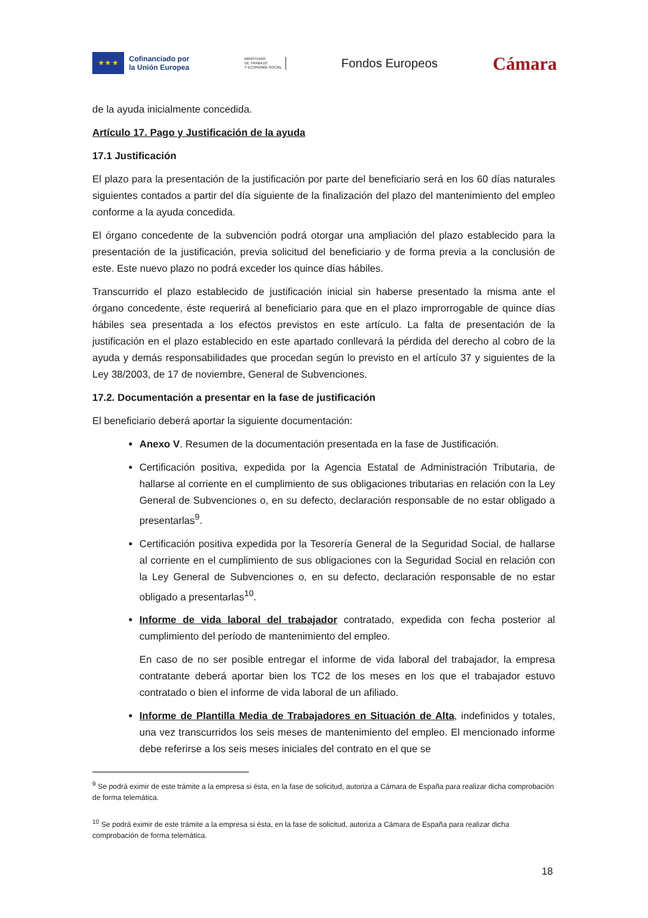★ ★ ★
Cofinanciado por
la Unión Europea
MINISTERIO
DE TRABAJO
Y ECONOMÍA SOCIAL
Fondos Europeos
Cámara
de la ayuda inicialmente concedida.
Artículo 17. Pago y Justificación de la ayuda
17.1 Justificación
El plazo para la presentación de la justificación por parte del beneficiario será en los 60 días naturales siguientes contados a partir del día siguiente de la finalización del plazo del mantenimiento del empleo conforme a la ayuda concedida.
El órgano concedente de la subvención podrá otorgar una ampliación del plazo establecido para la presentación de la justificación, previa solicitud del beneficiario y de forma previa a la conclusión de este. Este nuevo plazo no podrá exceder los quince días hábiles.
Transcurrido el plazo establecido de justificación inicial sin haberse presentado la misma ante el órgano concedente, éste requerirá al beneficiario para que en el plazo improrrogable de quince días hábiles sea presentada a los efectos previstos en este artículo. La falta de presentación de la justificación en el plazo establecido en este apartado conllevará la pérdida del derecho al cobro de la ayuda y demás responsabilidades que procedan según lo previsto en el artículo 37 y siguientes de la Ley 38/2003, de 17 de noviembre, General de Subvenciones.
17.2. Documentación a presentar en la fase de justificación
El beneficiario deberá aportar la siguiente documentación:
Anexo V. Resumen de la documentación presentada en la fase de Justificación.
Certificación positiva, expedida por la Agencia Estatal de Administración Tributaria, de hallarse al corriente en el cumplimiento de sus obligaciones tributarias en relación con la Ley General de Subvenciones o, en su defecto, declaración responsable de no estar obligado a presentarlas<sup>9</sup>.
Certificación positiva expedida por la Tesorería General de la Seguridad Social, de hallarse al corriente en el cumplimiento de sus obligaciones con la Seguridad Social en relación con la Ley General de Subvenciones o, en su defecto, declaración responsable de no estar obligado a presentarlas<sup>10</sup>.
Informe de vida laboral del trabajador contratado, expedida con fecha posterior al cumplimiento del período de mantenimiento del empleo.
En caso de no ser posible entregar el informe de vida laboral del trabajador, la empresa contratante deberá aportar bien los TC2 de los meses en los que el trabajador estuvo contratado o bien el informe de vida laboral de un afiliado.
Informe de Plantilla Media de Trabajadores en Situación de Alta, indefinidos y totales, una vez transcurridos los seis meses de mantenimiento del empleo. El mencionado informe debe referirse a los seis meses iniciales del contrato en el que se
<sup>9</sup> Se podrá eximir de este trámite a la empresa si ésta, en la fase de solicitud, autoriza a Cámara de España para realizar dicha comprobación de forma telemática.
<sup>10</sup> Se podrá eximir de este trámite a la empresa si ésta, en la fase de solicitud, autoriza a Cámara de España para realizar dicha comprobación de forma telemática.
18